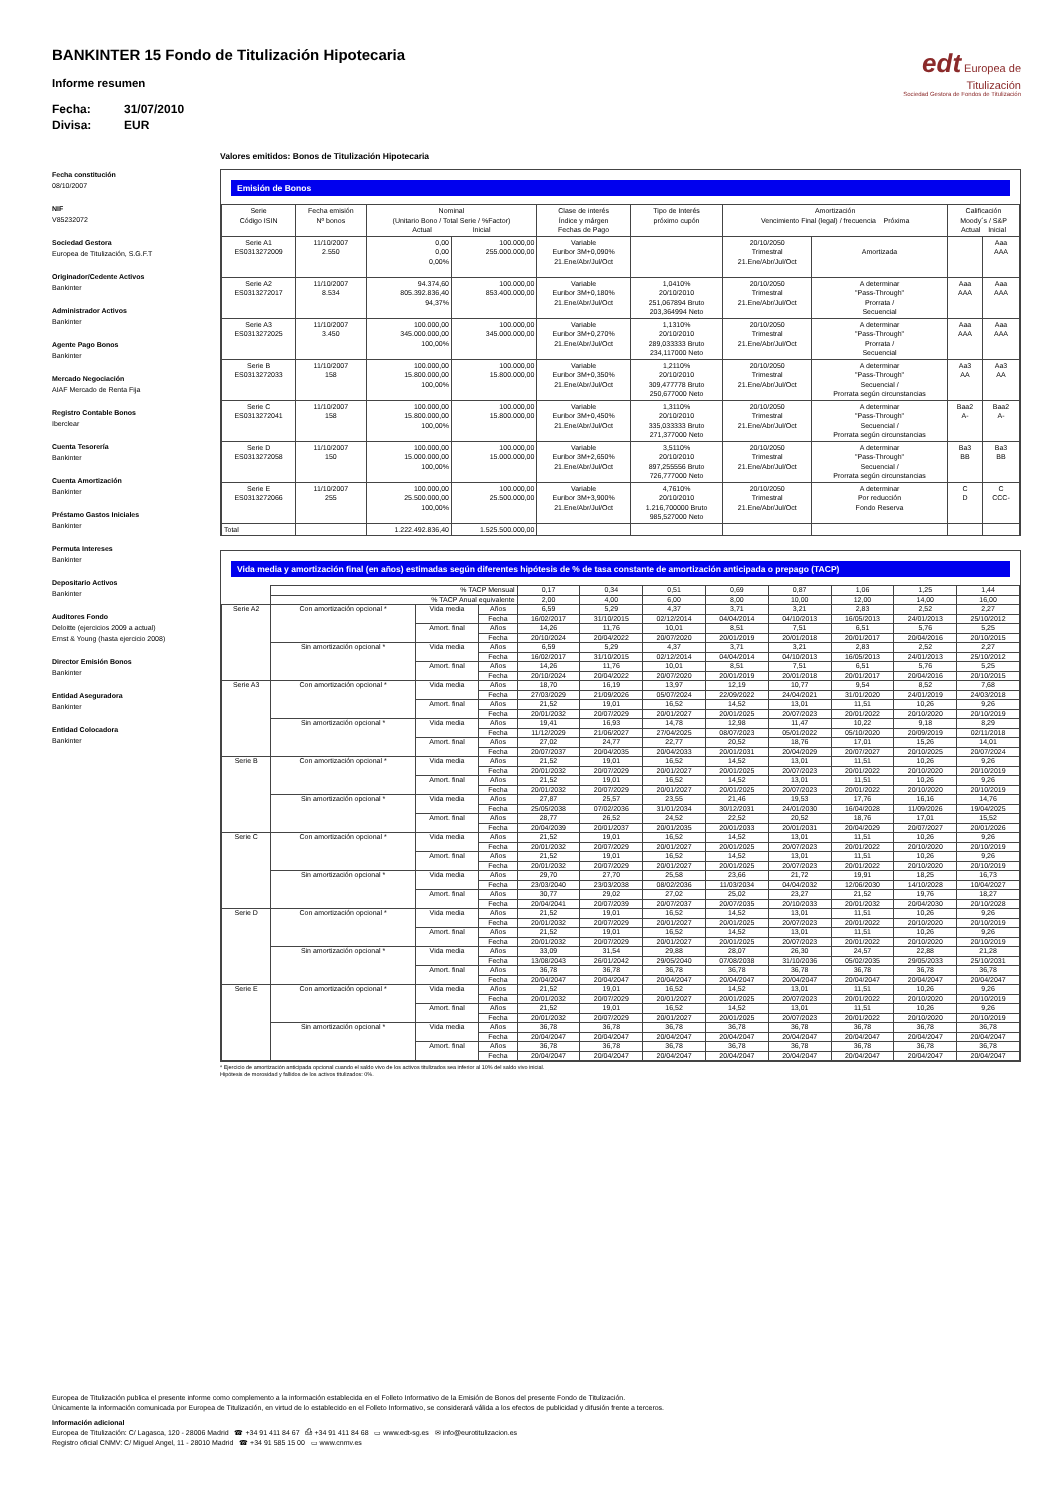edt Europea de
Titulización
Sociedad Gestora de Fondos de Titulización
BANKINTER 15 Fondo de Titulización Hipotecaria
Informe resumen
Fecha: 31/07/2010
Divisa: EUR
Fecha constitución
08/10/2007
NIF
V85232072
Sociedad Gestora
Europea de Titulización, S.G.F.T
Originador/Cedente Activos
Bankinter
Administrador Activos
Bankinter
Agente Pago Bonos
Bankinter
Mercado Negociación
AIAF Mercado de Renta Fija
Registro Contable Bonos
Iberclear
Cuenta Tesorería
Bankinter
Cuenta Amortización
Bankinter
Préstamo Gastos Iniciales
Bankinter
Permuta Intereses
Bankinter
Depositario Activos
Bankinter
Auditores Fondo
Deloitte (ejercicios 2009 a actual)
Ernst & Young (hasta ejercicio 2008)
Director Emisión Bonos
Bankinter
Entidad Aseguradora
Bankinter
Entidad Colocadora
Bankinter
Valores emitidos: Bonos de Titulización Hipotecaria
Emisión de Bonos
| Serie Código ISIN | Fecha emisión Nº bonos | Nominal (Unitario Bono / Total Serie / %Factor) Actual Inicial | | Clase de interés Índice y márgen Fechas de Pago | Tipo de Interés próximo cupón | Amortización Vencimiento Final (legal) / frecuencia Próxima | | Calificación Moody´s / S&P Actual Inicial | |
| --- | --- | --- | --- | --- | --- | --- | --- | --- | --- |
| Serie A1 ES0313272009 | 11/10/2007 2.550 | 0,00 0,00 0,00% | 100.000,00 255.000.000,00 | Variable Euribor 3M+0,090% 21.Ene/Abr/Jul/Oct | | 20/10/2050 Trimestral 21.Ene/Abr/Jul/Oct | Amortizada | | Aaa AAA |
| Serie A2 ES0313272017 | 11/10/2007 8.534 | 94.374,60 805.392.836,40 94,37% | 100.000,00 853.400.000,00 | Variable Euribor 3M+0,180% 21.Ene/Abr/Jul/Oct | 1,0410% 20/10/2010 251,067894 Bruto 203,364994 Neto | 20/10/2050 Trimestral 21.Ene/Abr/Jul/Oct | A determinar "Pass-Through" Prorrata / Secuencial | Aaa AAA | Aaa AAA |
| Serie A3 ES0313272025 | 11/10/2007 3.450 | 100.000,00 345.000.000,00 100,00% | 100.000,00 345.000.000,00 | Variable Euribor 3M+0,270% 21.Ene/Abr/Jul/Oct | 1,1310% 20/10/2010 289,033333 Bruto 234,117000 Neto | 20/10/2050 Trimestral 21.Ene/Abr/Jul/Oct | A determinar "Pass-Through" Prorrata / Secuencial | Aaa AAA | Aaa AAA |
| Serie B ES0313272033 | 11/10/2007 158 | 100.000,00 15.800.000,00 100,00% | 100.000,00 15.800.000,00 | Variable Euribor 3M+0,350% 21.Ene/Abr/Jul/Oct | 1,2110% 20/10/2010 309,477778 Bruto 250,677000 Neto | 20/10/2050 Trimestral 21.Ene/Abr/Jul/Oct | A determinar "Pass-Through" Secuencial / Prorrata según circunstancias | Aa3 AA | Aa3 AA |
| Serie C ES0313272041 | 11/10/2007 158 | 100.000,00 15.800.000,00 100,00% | 100.000,00 15.800.000,00 | Variable Euribor 3M+0,450% 21.Ene/Abr/Jul/Oct | 1,3110% 20/10/2010 335,033333 Bruto 271,377000 Neto | 20/10/2050 Trimestral 21.Ene/Abr/Jul/Oct | A determinar "Pass-Through" Secuencial / Prorrata según circunstancias | Baa2 A- | Baa2 A- |
| Serie D ES0313272058 | 11/10/2007 150 | 100.000,00 15.000.000,00 100,00% | 100.000,00 15.000.000,00 | Variable Euribor 3M+2,650% 21.Ene/Abr/Jul/Oct | 3,5110% 20/10/2010 897,255556 Bruto 726,777000 Neto | 20/10/2050 Trimestral 21.Ene/Abr/Jul/Oct | A determinar "Pass-Through" Secuencial / Prorrata según circunstancias | Ba3 BB | Ba3 BB |
| Serie E ES0313272066 | 11/10/2007 255 | 100.000,00 25.500.000,00 100,00% | 100.000,00 25.500.000,00 | Variable Euribor 3M+3,900% 21.Ene/Abr/Jul/Oct | 4,7610% 20/10/2010 1.216,700000 Bruto 985,527000 Neto | 20/10/2050 Trimestral 21.Ene/Abr/Jul/Oct | A determinar Por reducción Fondo Reserva | C D | C CCC- |
| Total | | 1.222.492.836,40 | 1.525.500.000,00 | | | | | | |
Vida media y amortización final (en años) estimadas según diferentes hipótesis de % de tasa constante de amortización anticipada o prepago (TACP)
| | % TACP Mensual | | | 0,17 | 0,34 | 0,51 | 0,69 | 0,87 | 1,06 | 1,25 | 1,44 |
| | % TACP Anual equivalente | | | 2,00 | 4,00 | 6,00 | 8,00 | 10,00 | 12,00 | 14,00 | 16,00 |
| Serie A2 | Con amortización opcional * | Vida media | Años | 6,59 | 5,29 | 4,37 | 3,71 | 3,21 | 2,83 | 2,52 | 2,27 |
| | | | Fecha | 16/02/2017 | 31/10/2015 | 02/12/2014 | 04/04/2014 | 04/10/2013 | 16/05/2013 | 24/01/2013 | 25/10/2012 |
| | | Amort. final | Años | 14,26 | 11,76 | 10,01 | 8,51 | 7,51 | 6,51 | 5,76 | 5,25 |
| | | | Fecha | 20/10/2024 | 20/04/2022 | 20/07/2020 | 20/01/2019 | 20/01/2018 | 20/01/2017 | 20/04/2016 | 20/10/2015 |
| | Sin amortización opcional * | Vida media | Años | 6,59 | 5,29 | 4,37 | 3,71 | 3,21 | 2,83 | 2,52 | 2,27 |
| | | | Fecha | 16/02/2017 | 31/10/2015 | 02/12/2014 | 04/04/2014 | 04/10/2013 | 16/05/2013 | 24/01/2013 | 25/10/2012 |
| | | Amort. final | Años | 14,26 | 11,76 | 10,01 | 8,51 | 7,51 | 6,51 | 5,76 | 5,25 |
| | | | Fecha | 20/10/2024 | 20/04/2022 | 20/07/2020 | 20/01/2019 | 20/01/2018 | 20/01/2017 | 20/04/2016 | 20/10/2015 |
| Serie A3 | Con amortización opcional * | Vida media | Años | 18,70 | 16,19 | 13,97 | 12,19 | 10,77 | 9,54 | 8,52 | 7,68 |
| | | | Fecha | 27/03/2029 | 21/09/2026 | 05/07/2024 | 22/09/2022 | 24/04/2021 | 31/01/2020 | 24/01/2019 | 24/03/2018 |
| | | Amort. final | Años | 21,52 | 19,01 | 16,52 | 14,52 | 13,01 | 11,51 | 10,26 | 9,26 |
| | | | Fecha | 20/01/2032 | 20/07/2029 | 20/01/2027 | 20/01/2025 | 20/07/2023 | 20/01/2022 | 20/10/2020 | 20/10/2019 |
| | Sin amortización opcional * | Vida media | Años | 19,41 | 16,93 | 14,78 | 12,98 | 11,47 | 10,22 | 9,18 | 8,29 |
| | | | Fecha | 11/12/2029 | 21/06/2027 | 27/04/2025 | 08/07/2023 | 05/01/2022 | 05/10/2020 | 20/09/2019 | 02/11/2018 |
| | | Amort. final | Años | 27,02 | 24,77 | 22,77 | 20,52 | 18,76 | 17,01 | 15,26 | 14,01 |
| | | | Fecha | 20/07/2037 | 20/04/2035 | 20/04/2033 | 20/01/2031 | 20/04/2029 | 20/07/2027 | 20/10/2025 | 20/07/2024 |
| Serie B | Con amortización opcional * | Vida media | Años | 21,52 | 19,01 | 16,52 | 14,52 | 13,01 | 11,51 | 10,26 | 9,26 |
| | | | Fecha | 20/01/2032 | 20/07/2029 | 20/01/2027 | 20/01/2025 | 20/07/2023 | 20/01/2022 | 20/10/2020 | 20/10/2019 |
| | | Amort. final | Años | 21,52 | 19,01 | 16,52 | 14,52 | 13,01 | 11,51 | 10,26 | 9,26 |
| | | | Fecha | 20/01/2032 | 20/07/2029 | 20/01/2027 | 20/01/2025 | 20/07/2023 | 20/01/2022 | 20/10/2020 | 20/10/2019 |
| | Sin amortización opcional * | Vida media | Años | 27,87 | 25,57 | 23,55 | 21,46 | 19,53 | 17,76 | 16,16 | 14,76 |
| | | | Fecha | 25/05/2038 | 07/02/2036 | 31/01/2034 | 30/12/2031 | 24/01/2030 | 16/04/2028 | 11/09/2026 | 19/04/2025 |
| | | Amort. final | Años | 28,77 | 26,52 | 24,52 | 22,52 | 20,52 | 18,76 | 17,01 | 15,52 |
| | | | Fecha | 20/04/2039 | 20/01/2037 | 20/01/2035 | 20/01/2033 | 20/01/2031 | 20/04/2029 | 20/07/2027 | 20/01/2026 |
| Serie C | Con amortización opcional * | Vida media | Años | 21,52 | 19,01 | 16,52 | 14,52 | 13,01 | 11,51 | 10,26 | 9,26 |
| | | | Fecha | 20/01/2032 | 20/07/2029 | 20/01/2027 | 20/01/2025 | 20/07/2023 | 20/01/2022 | 20/10/2020 | 20/10/2019 |
| | | Amort. final | Años | 21,52 | 19,01 | 16,52 | 14,52 | 13,01 | 11,51 | 10,26 | 9,26 |
| | | | Fecha | 20/01/2032 | 20/07/2029 | 20/01/2027 | 20/01/2025 | 20/07/2023 | 20/01/2022 | 20/10/2020 | 20/10/2019 |
| | Sin amortización opcional * | Vida media | Años | 29,70 | 27,70 | 25,58 | 23,66 | 21,72 | 19,91 | 18,25 | 16,73 |
| | | | Fecha | 23/03/2040 | 23/03/2038 | 08/02/2036 | 11/03/2034 | 04/04/2032 | 12/06/2030 | 14/10/2028 | 10/04/2027 |
| | | Amort. final | Años | 30,77 | 29,02 | 27,02 | 25,02 | 23,27 | 21,52 | 19,76 | 18,27 |
| | | | Fecha | 20/04/2041 | 20/07/2039 | 20/07/2037 | 20/07/2035 | 20/10/2033 | 20/01/2032 | 20/04/2030 | 20/10/2028 |
| Serie D | Con amortización opcional * | Vida media | Años | 21,52 | 19,01 | 16,52 | 14,52 | 13,01 | 11,51 | 10,26 | 9,26 |
| | | | Fecha | 20/01/2032 | 20/07/2029 | 20/01/2027 | 20/01/2025 | 20/07/2023 | 20/01/2022 | 20/10/2020 | 20/10/2019 |
| | | Amort. final | Años | 21,52 | 19,01 | 16,52 | 14,52 | 13,01 | 11,51 | 10,26 | 9,26 |
| | | | Fecha | 20/01/2032 | 20/07/2029 | 20/01/2027 | 20/01/2025 | 20/07/2023 | 20/01/2022 | 20/10/2020 | 20/10/2019 |
| | Sin amortización opcional * | Vida media | Años | 33,09 | 31,54 | 29,88 | 28,07 | 26,30 | 24,57 | 22,88 | 21,28 |
| | | | Fecha | 13/08/2043 | 26/01/2042 | 29/05/2040 | 07/08/2038 | 31/10/2036 | 05/02/2035 | 29/05/2033 | 25/10/2031 |
| | | Amort. final | Años | 36,78 | 36,78 | 36,78 | 36,78 | 36,78 | 36,78 | 36,78 | 36,78 |
| | | | Fecha | 20/04/2047 | 20/04/2047 | 20/04/2047 | 20/04/2047 | 20/04/2047 | 20/04/2047 | 20/04/2047 | 20/04/2047 |
| Serie E | Con amortización opcional * | Vida media | Años | 21,52 | 19,01 | 16,52 | 14,52 | 13,01 | 11,51 | 10,26 | 9,26 |
| | | | Fecha | 20/01/2032 | 20/07/2029 | 20/01/2027 | 20/01/2025 | 20/07/2023 | 20/01/2022 | 20/10/2020 | 20/10/2019 |
| | | Amort. final | Años | 21,52 | 19,01 | 16,52 | 14,52 | 13,01 | 11,51 | 10,26 | 9,26 |
| | | | Fecha | 20/01/2032 | 20/07/2029 | 20/01/2027 | 20/01/2025 | 20/07/2023 | 20/01/2022 | 20/10/2020 | 20/10/2019 |
| | Sin amortización opcional * | Vida media | Años | 36,78 | 36,78 | 36,78 | 36,78 | 36,78 | 36,78 | 36,78 | 36,78 |
| | | | Fecha | 20/04/2047 | 20/04/2047 | 20/04/2047 | 20/04/2047 | 20/04/2047 | 20/04/2047 | 20/04/2047 | 20/04/2047 |
| | | Amort. final | Años | 36,78 | 36,78 | 36,78 | 36,78 | 36,78 | 36,78 | 36,78 | 36,78 |
| | | | Fecha | 20/04/2047 | 20/04/2047 | 20/04/2047 | 20/04/2047 | 20/04/2047 | 20/04/2047 | 20/04/2047 | 20/04/2047 |
* Ejercicio de amortización anticipada opcional cuando el saldo vivo de los activos titulizados sea inferior al 10% del saldo vivo inicial.
Hipótesis de morosidad y fallidos de los activos titulizados: 0%.
Europea de Titulización publica el presente informe como complemento a la información establecida en el Folleto Informativo de la Emisión de Bonos del presente Fondo de Titulización.
Únicamente la información comunicada por Europea de Titulización, en virtud de lo establecido en el Folleto Informativo, se considerará válida a los efectos de publicidad y difusión frente a terceros.
Información adicional
Europea de Titulización: C/ Lagasca, 120 - 28006 Madrid ☎ +34 91 411 84 67 ⎙ +34 91 411 84 68 ▭ www.edt-sg.es ✉ info@eurotitulizacion.es
Registro oficial CNMV: C/ Miguel Angel, 11 - 28010 Madrid ☎ +34 91 585 15 00 ▭ www.cnmv.es